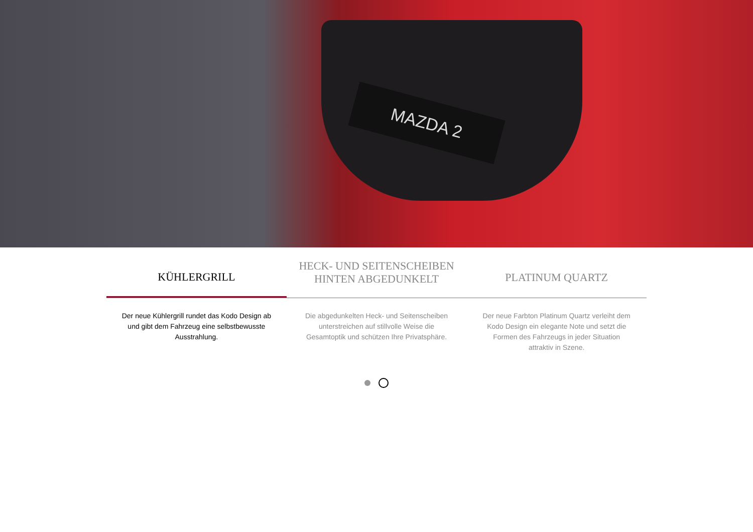MAZDA 2
KÜHLERGRILL
HECK- UND SEITENSCHEIBEN
HINTEN ABGEDUNKELT
PLATINUM QUARTZ
Der neue Kühlergrill rundet das Kodo Design ab und gibt dem Fahrzeug eine selbstbewusste Ausstrahlung.
Die abgedunkelten Heck- und Seitenscheiben unterstreichen auf stillvolle Weise die Gesamtoptik und schützen Ihre Privatsphäre.
Der neue Farbton Platinum Quartz verleiht dem Kodo Design ein elegante Note und setzt die Formen des Fahrzeugs in jeder Situation attraktiv in Szene.